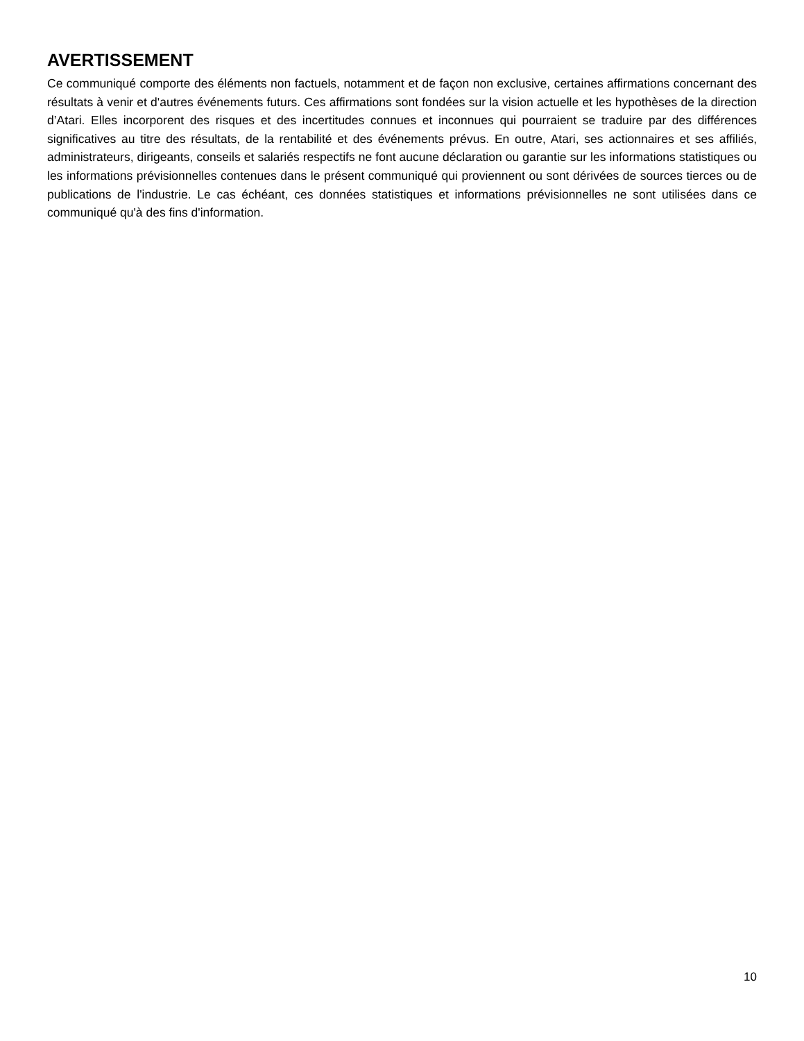AVERTISSEMENT
Ce communiqué comporte des éléments non factuels, notamment et de façon non exclusive, certaines affirmations concernant des résultats à venir et d'autres événements futurs. Ces affirmations sont fondées sur la vision actuelle et les hypothèses de la direction d’Atari. Elles incorporent des risques et des incertitudes connues et inconnues qui pourraient se traduire par des différences significatives au titre des résultats, de la rentabilité et des événements prévus. En outre, Atari, ses actionnaires et ses affiliés, administrateurs, dirigeants, conseils et salariés respectifs ne font aucune déclaration ou garantie sur les informations statistiques ou les informations prévisionnelles contenues dans le présent communiqué qui proviennent ou sont dérivées de sources tierces ou de publications de l'industrie. Le cas échéant, ces données statistiques et informations prévisionnelles ne sont utilisées dans ce communiqué qu'à des fins d'information.
10